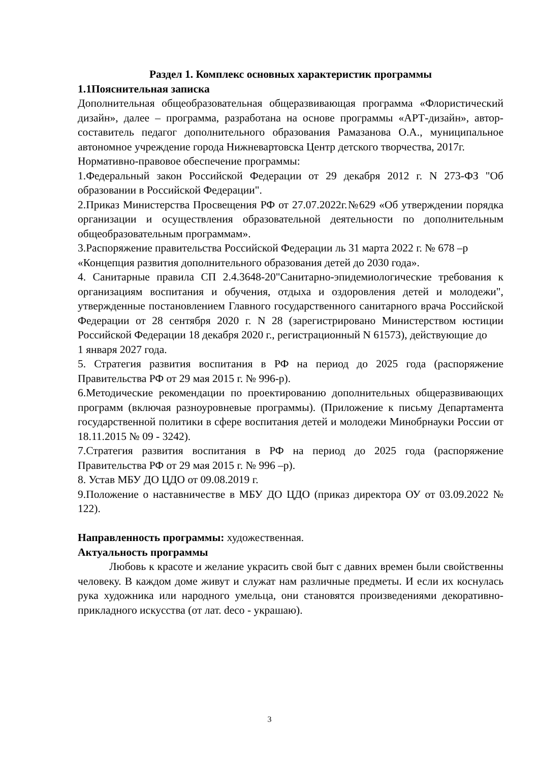Раздел 1. Комплекс основных характеристик программы
1.1Пояснительная записка
Дополнительная общеобразовательная общеразвивающая программа «Флористический дизайн», далее – программа, разработана на основе программы «АРТ-дизайн», автор-составитель педагог дополнительного образования Рамазанова О.А., муниципальное автономное учреждение города Нижневартовска Центр детского творчества, 2017г.
Нормативно-правовое обеспечение программы:
1.Федеральный закон Российской Федерации от 29 декабря 2012 г. N 273-ФЗ "Об образовании в Российской Федерации".
2.Приказ Министерства Просвещения РФ от 27.07.2022г.№629 «Об утверждении порядка организации и осуществления образовательной деятельности по дополнительным общеобразовательным программам».
3.Распоряжение правительства Российской Федерации ль 31 марта 2022 г. № 678 –р «Концепция развития дополнительного образования детей до 2030 года».
4. Санитарные правила СП 2.4.3648-20"Санитарно-эпидемиологические требования к организациям воспитания и обучения, отдыха и оздоровления детей и молодежи", утвержденные постановлением Главного государственного санитарного врача Российской Федерации от 28 сентября 2020 г. N 28 (зарегистрировано Министерством юстиции Российской Федерации 18 декабря 2020 г., регистрационный N 61573), действующие до
1 января 2027 года.
5. Стратегия развития воспитания в РФ на период до 2025 года (распоряжение Правительства РФ от 29 мая 2015 г. № 996-р).
6.Методические рекомендации по проектированию дополнительных общеразвивающих программ (включая разноуровневые программы). (Приложение к письму Департамента государственной политики в сфере воспитания детей и молодежи Минобрнауки России от 18.11.2015 № 09 - 3242).
7.Стратегия развития воспитания в РФ на период до 2025 года (распоряжение Правительства РФ от 29 мая 2015 г. № 996 –р).
8. Устав МБУ ДО ЦДО от 09.08.2019 г.
9.Положение о наставничестве в МБУ ДО ЦДО (приказ директора ОУ от 03.09.2022 № 122).
Направленность программы: художественная.
Актуальность программы
Любовь к красоте и желание украсить свой быт с давних времен были свойственны человеку. В каждом доме живут и служат нам различные предметы. И если их коснулась рука художника или народного умельца, они становятся произведениями декоративно-прикладного искусства (от лат. deco - украшаю).
3